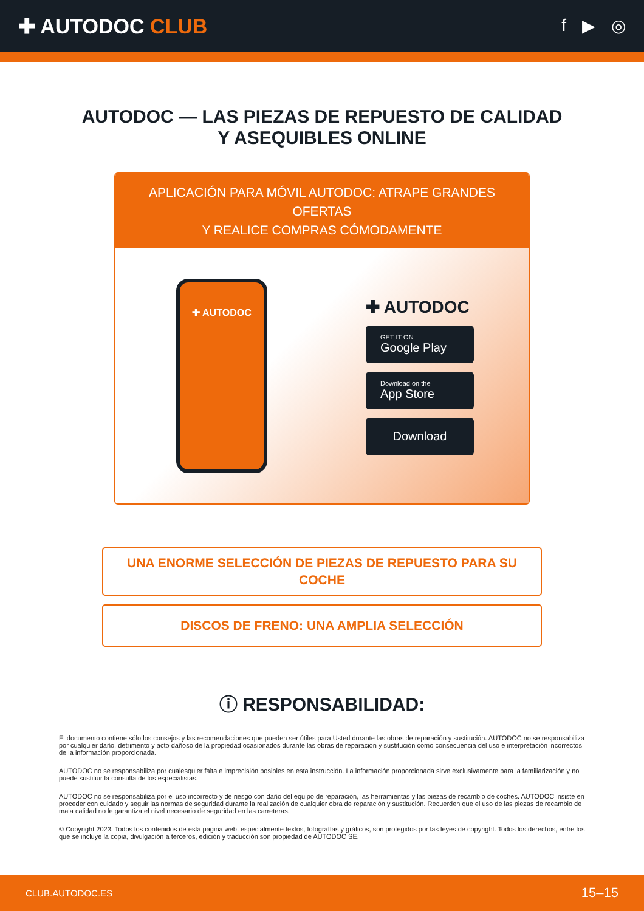✚ AUTODOC CLUB
f ▶ ◎
AUTODOC — LAS PIEZAS DE REPUESTO DE CALIDAD
Y ASEQUIBLES ONLINE
APLICACIÓN PARA MÓVIL AUTODOC: ATRAPE GRANDES OFERTAS
Y REALICE COMPRAS CÓMODAMENTE
✚ AUTODOC
✚ AUTODOC
GET IT ON
Google Play
Download on the
App Store
Download
UNA ENORME SELECCIÓN DE PIEZAS DE REPUESTO PARA SU COCHE
DISCOS DE FRENO: UNA AMPLIA SELECCIÓN
ⓘ RESPONSABILIDAD:
El documento contiene sólo los consejos y las recomendaciones que pueden ser útiles para Usted durante las obras de reparación y sustitución. AUTODOC no se responsabiliza por cualquier daño, detrimento y acto dañoso de la propiedad ocasionados durante las obras de reparación y sustitución como consecuencia del uso e interpretación incorrectos de la información proporcionada.
AUTODOC no se responsabiliza por cualesquier falta e imprecisión posibles en esta instrucción. La información proporcionada sirve exclusivamente para la familiarización y no puede sustituir la consulta de los especialistas.
AUTODOC no se responsabiliza por el uso incorrecto y de riesgo con daño del equipo de reparación, las herramientas y las piezas de recambio de coches. AUTODOC insiste en proceder con cuidado y seguir las normas de seguridad durante la realización de cualquier obra de reparación y sustitución. Recuerden que el uso de las piezas de recambio de mala calidad no le garantiza el nivel necesario de seguridad en las carreteras.
© Copyright 2023. Todos los contenidos de esta página web, especialmente textos, fotografías y gráficos, son protegidos por las leyes de copyright. Todos los derechos, entre los que se incluye la copia, divulgación a terceros, edición y traducción son propiedad de AUTODOC SE.
CLUB.AUTODOC.ES 15–15